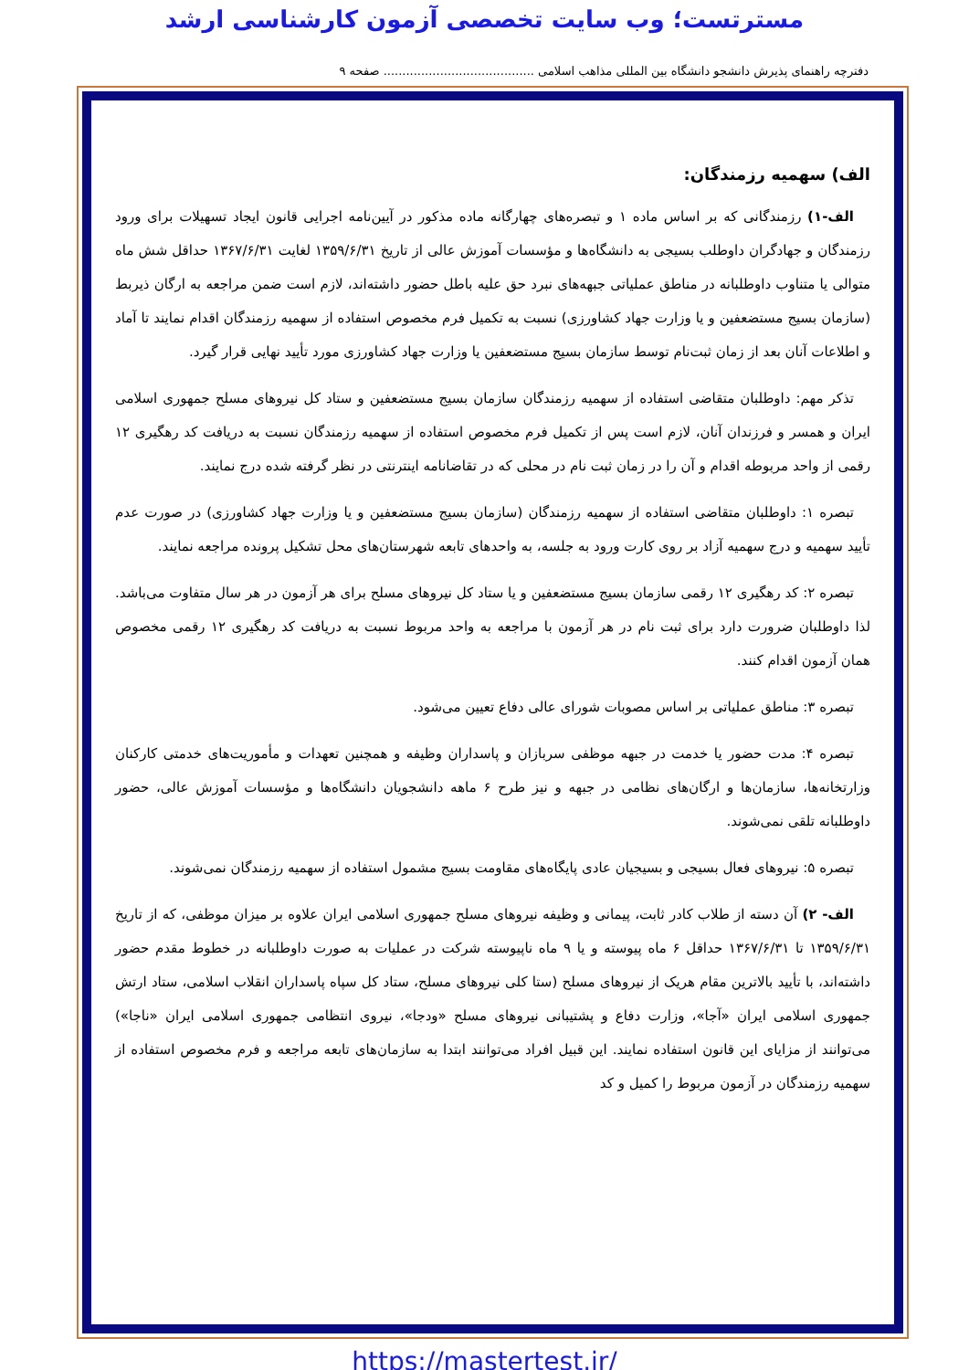مسترتست؛ وب سایت تخصصی آزمون کارشناسی ارشد
دفترچه راهنمای پذیرش دانشجو دانشگاه بین المللی مذاهب اسلامی ........................................ صفحه ۹
الف) سهمیه رزمندگان:
الف-۱) رزمندگانی که بر اساس ماده ۱ و تبصره‌های چهارگانه ماده مذکور در آیین‌نامه اجرایی قانون ایجاد تسهیلات برای ورود رزمندگان و جهادگران داوطلب بسیجی به دانشگاه‌ها و مؤسسات آموزش عالی از تاریخ ۱۳۵۹/۶/۳۱ لغایت ۱۳۶۷/۶/۳۱ حداقل شش ماه متوالی یا متناوب داوطلبانه در مناطق عملیاتی جبهه‌های نبرد حق علیه باطل حضور داشته‌اند، لازم است ضمن مراجعه به ارگان ذیربط (سازمان بسیج مستضعفین و یا وزارت جهاد کشاورزی) نسبت به تکمیل فرم مخصوص استفاده از سهمیه رزمندگان اقدام نمایند تا آماد و اطلاعات آنان بعد از زمان ثبت‌نام توسط سازمان بسیج مستضعفین یا وزارت جهاد کشاورزی مورد تأیید نهایی قرار گیرد.
تذکر مهم: داوطلبان متقاضی استفاده از سهمیه رزمندگان سازمان بسیج مستضعفین و ستاد کل نیروهای مسلح جمهوری اسلامی ایران و همسر و فرزندان آنان، لازم است پس از تکمیل فرم مخصوص استفاده از سهمیه رزمندگان نسبت به دریافت کد رهگیری ۱۲ رقمی از واحد مربوطه اقدام و آن را در زمان ثبت نام در محلی که در تقاضانامه اینترنتی در نظر گرفته شده درج نمایند.
تبصره ۱: داوطلبان متقاضی استفاده از سهمیه رزمندگان (سازمان بسیج مستضعفین و یا وزارت جهاد کشاورزی) در صورت عدم تأیید سهمیه و درج سهمیه آزاد بر روی کارت ورود به جلسه، به واحدهای تابعه شهرستان‌های محل تشکیل پرونده مراجعه نمایند.
تبصره ۲: کد رهگیری ۱۲ رقمی سازمان بسیج مستضعفین و یا ستاد کل نیروهای مسلح برای هر آزمون در هر سال متفاوت می‌باشد. لذا داوطلبان ضرورت دارد برای ثبت نام در هر آزمون با مراجعه به واحد مربوط نسبت به دریافت کد رهگیری ۱۲ رقمی مخصوص همان آزمون اقدام کنند.
تبصره ۳: مناطق عملیاتی بر اساس مصوبات شورای عالی دفاع تعیین می‌شود.
تبصره ۴: مدت حضور یا خدمت در جبهه موظفی سربازان و پاسداران وظیفه و همچنین تعهدات و مأموریت‌های خدمتی کارکنان وزارتخانه‌ها، سازمان‌ها و ارگان‌های نظامی در جبهه و نیز طرح ۶ ماهه دانشجویان دانشگاه‌ها و مؤسسات آموزش عالی، حضور داوطلبانه تلقی نمی‌شوند.
تبصره ۵: نیروهای فعال بسیجی و بسیجیان عادی پایگاه‌های مقاومت بسیج مشمول استفاده از سهمیه رزمندگان نمی‌شوند.
الف- ۲) آن دسته از طلاب کادر ثابت، پیمانی و وظیفه نیروهای مسلح جمهوری اسلامی ایران علاوه بر میزان موظفی، که از تاریخ ۱۳۵۹/۶/۳۱ تا ۱۳۶۷/۶/۳۱ حداقل ۶ ماه پیوسته و یا ۹ ماه ناپیوسته شرکت در عملیات به صورت داوطلبانه در خطوط مقدم حضور داشته‌اند، با تأیید بالاترین مقام هریک از نیروهای مسلح (ستا کلی نیروهای مسلح، ستاد کل سپاه پاسداران انقلاب اسلامی، ستاد ارتش جمهوری اسلامی ایران «آجا»، وزارت دفاع و پشتیبانی نیروهای مسلح «ودجا»، نیروی انتظامی جمهوری اسلامی ایران «ناجا») می‌توانند از مزایای این قانون استفاده نمایند. این قبیل افراد می‌توانند ابتدا به سازمان‌های تابعه مراجعه و فرم مخصوص استفاده از سهمیه رزمندگان در آزمون مربوط را کمیل و کد
https://mastertest.ir/